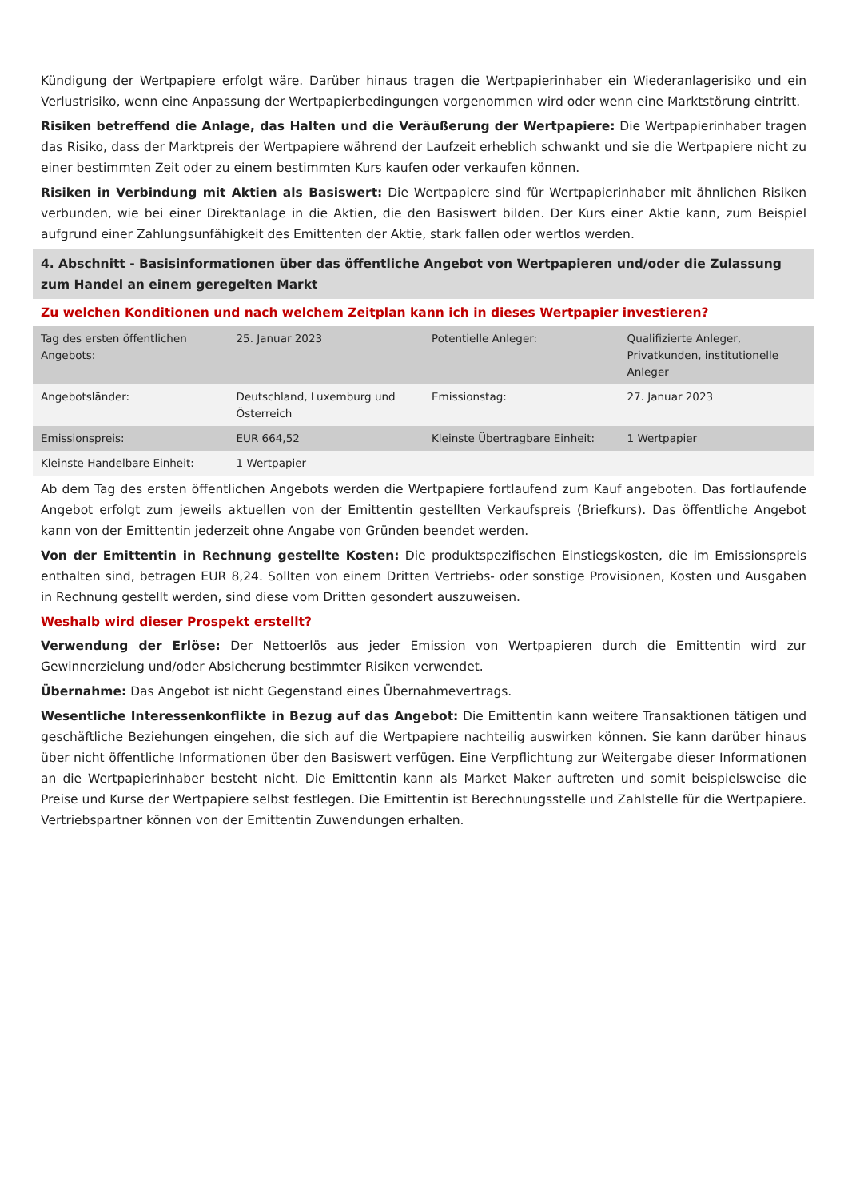Kündigung der Wertpapiere erfolgt wäre. Darüber hinaus tragen die Wertpapierinhaber ein Wiederanlagerisiko und ein Verlustrisiko, wenn eine Anpassung der Wertpapierbedingungen vorgenommen wird oder wenn eine Marktstörung eintritt.
Risiken betreffend die Anlage, das Halten und die Veräußerung der Wertpapiere: Die Wertpapierinhaber tragen das Risiko, dass der Marktpreis der Wertpapiere während der Laufzeit erheblich schwankt und sie die Wertpapiere nicht zu einer bestimmten Zeit oder zu einem bestimmten Kurs kaufen oder verkaufen können.
Risiken in Verbindung mit Aktien als Basiswert: Die Wertpapiere sind für Wertpapierinhaber mit ähnlichen Risiken verbunden, wie bei einer Direktanlage in die Aktien, die den Basiswert bilden. Der Kurs einer Aktie kann, zum Beispiel aufgrund einer Zahlungsunfähigkeit des Emittenten der Aktie, stark fallen oder wertlos werden.
4. Abschnitt - Basisinformationen über das öffentliche Angebot von Wertpapieren und/oder die Zulassung zum Handel an einem geregelten Markt
Zu welchen Konditionen und nach welchem Zeitplan kann ich in dieses Wertpapier investieren?
| Tag des ersten öffentlichen Angebots: | 25. Januar 2023 | Potentielle Anleger: | Qualifizierte Anleger, Privatkunden, institutionelle Anleger |
| Angebotsländer: | Deutschland, Luxemburg und Österreich | Emissionstag: | 27. Januar 2023 |
| Emissionspreis: | EUR 664,52 | Kleinste Übertragbare Einheit: | 1 Wertpapier |
| Kleinste Handelbare Einheit: | 1 Wertpapier | | |
Ab dem Tag des ersten öffentlichen Angebots werden die Wertpapiere fortlaufend zum Kauf angeboten. Das fortlaufende Angebot erfolgt zum jeweils aktuellen von der Emittentin gestellten Verkaufspreis (Briefkurs). Das öffentliche Angebot kann von der Emittentin jederzeit ohne Angabe von Gründen beendet werden.
Von der Emittentin in Rechnung gestellte Kosten: Die produktspezifischen Einstiegskosten, die im Emissionspreis enthalten sind, betragen EUR 8,24. Sollten von einem Dritten Vertriebs- oder sonstige Provisionen, Kosten und Ausgaben in Rechnung gestellt werden, sind diese vom Dritten gesondert auszuweisen.
Weshalb wird dieser Prospekt erstellt?
Verwendung der Erlöse: Der Nettoerlös aus jeder Emission von Wertpapieren durch die Emittentin wird zur Gewinnerzielung und/oder Absicherung bestimmter Risiken verwendet.
Übernahme: Das Angebot ist nicht Gegenstand eines Übernahmevertrags.
Wesentliche Interessenkonflikte in Bezug auf das Angebot: Die Emittentin kann weitere Transaktionen tätigen und geschäftliche Beziehungen eingehen, die sich auf die Wertpapiere nachteilig auswirken können. Sie kann darüber hinaus über nicht öffentliche Informationen über den Basiswert verfügen. Eine Verpflichtung zur Weitergabe dieser Informationen an die Wertpapierinhaber besteht nicht. Die Emittentin kann als Market Maker auftreten und somit beispielsweise die Preise und Kurse der Wertpapiere selbst festlegen. Die Emittentin ist Berechnungsstelle und Zahlstelle für die Wertpapiere. Vertriebspartner können von der Emittentin Zuwendungen erhalten.